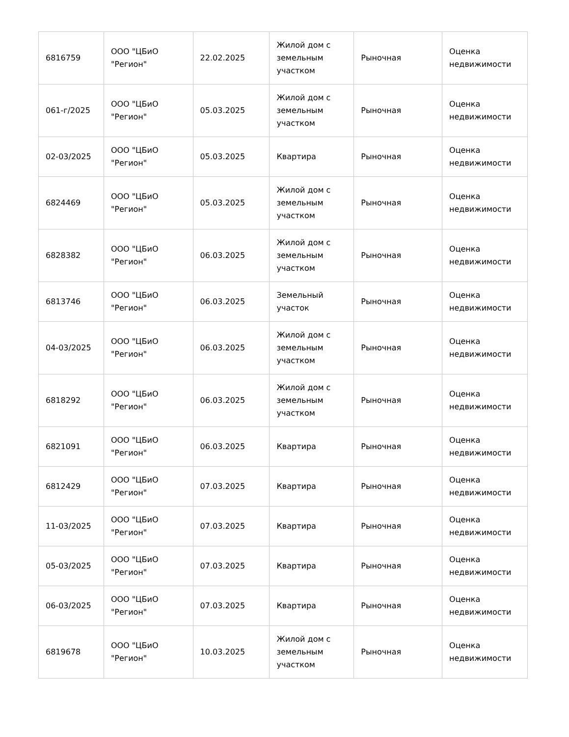| 6816759 | ООО "ЦБиО "Регион" | 22.02.2025 | Жилой дом с земельным участком | Рыночная | Оценка недвижимости |
| 061-г/2025 | ООО "ЦБиО "Регион" | 05.03.2025 | Жилой дом с земельным участком | Рыночная | Оценка недвижимости |
| 02-03/2025 | ООО "ЦБиО "Регион" | 05.03.2025 | Квартира | Рыночная | Оценка недвижимости |
| 6824469 | ООО "ЦБиО "Регион" | 05.03.2025 | Жилой дом с земельным участком | Рыночная | Оценка недвижимости |
| 6828382 | ООО "ЦБиО "Регион" | 06.03.2025 | Жилой дом с земельным участком | Рыночная | Оценка недвижимости |
| 6813746 | ООО "ЦБиО "Регион" | 06.03.2025 | Земельный участок | Рыночная | Оценка недвижимости |
| 04-03/2025 | ООО "ЦБиО "Регион" | 06.03.2025 | Жилой дом с земельным участком | Рыночная | Оценка недвижимости |
| 6818292 | ООО "ЦБиО "Регион" | 06.03.2025 | Жилой дом с земельным участком | Рыночная | Оценка недвижимости |
| 6821091 | ООО "ЦБиО "Регион" | 06.03.2025 | Квартира | Рыночная | Оценка недвижимости |
| 6812429 | ООО "ЦБиО "Регион" | 07.03.2025 | Квартира | Рыночная | Оценка недвижимости |
| 11-03/2025 | ООО "ЦБиО "Регион" | 07.03.2025 | Квартира | Рыночная | Оценка недвижимости |
| 05-03/2025 | ООО "ЦБиО "Регион" | 07.03.2025 | Квартира | Рыночная | Оценка недвижимости |
| 06-03/2025 | ООО "ЦБиО "Регион" | 07.03.2025 | Квартира | Рыночная | Оценка недвижимости |
| 6819678 | ООО "ЦБиО "Регион" | 10.03.2025 | Жилой дом с земельным участком | Рыночная | Оценка недвижимости |